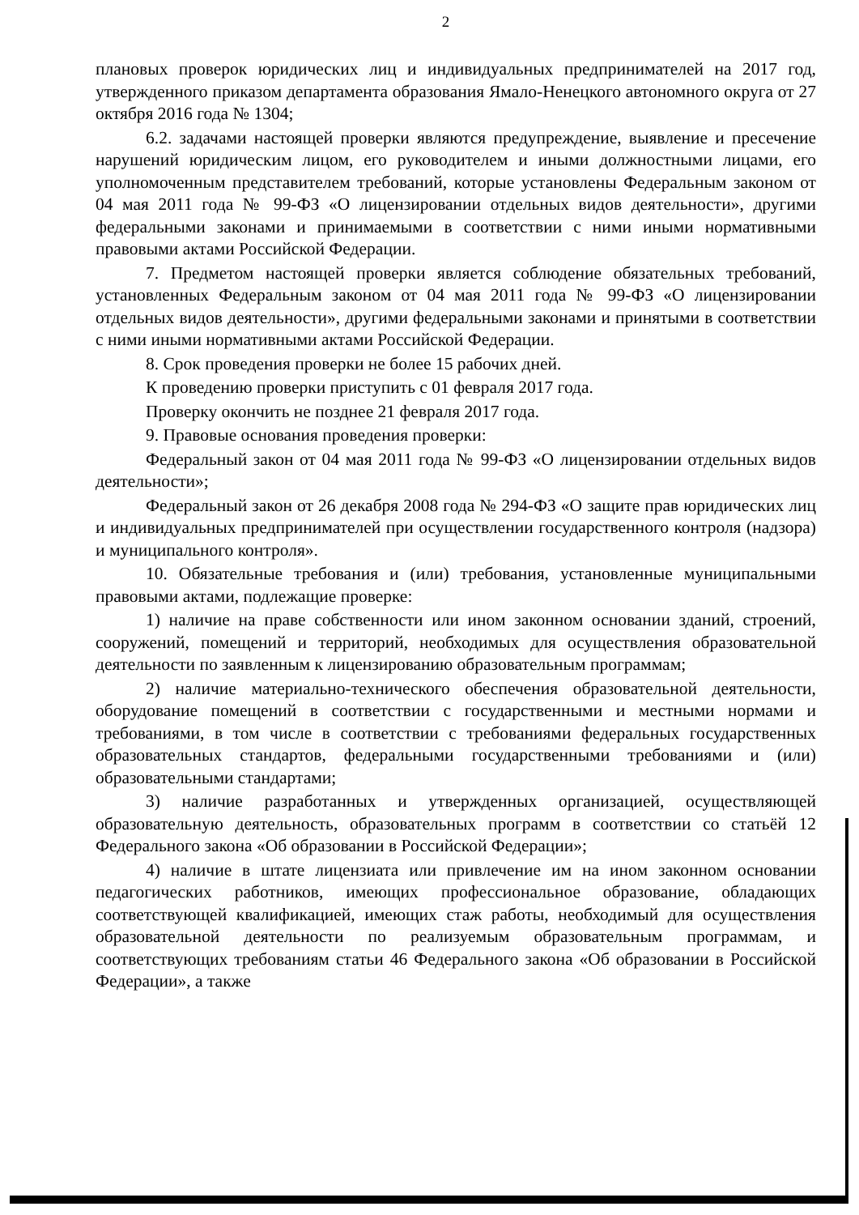2
плановых проверок юридических лиц и индивидуальных предпринимателей на 2017 год, утвержденного приказом департамента образования Ямало-Ненецкого автономного округа от 27 октября 2016 года № 1304;
6.2. задачами настоящей проверки являются предупреждение, выявление и пресечение нарушений юридическим лицом, его руководителем и иными должностными лицами, его уполномоченным представителем требований, которые установлены Федеральным законом от 04 мая 2011 года № 99-ФЗ «О лицензировании отдельных видов деятельности», другими федеральными законами и принимаемыми в соответствии с ними иными нормативными правовыми актами Российской Федерации.
7. Предметом настоящей проверки является соблюдение обязательных требований, установленных Федеральным законом от 04 мая 2011 года № 99-ФЗ «О лицензировании отдельных видов деятельности», другими федеральными законами и принятыми в соответствии с ними иными нормативными актами Российской Федерации.
8. Срок проведения проверки не более 15 рабочих дней.
К проведению проверки приступить с 01 февраля 2017 года.
Проверку окончить не позднее 21 февраля 2017 года.
9. Правовые основания проведения проверки:
Федеральный закон от 04 мая 2011 года № 99-ФЗ «О лицензировании отдельных видов деятельности»;
Федеральный закон от 26 декабря 2008 года № 294-ФЗ «О защите прав юридических лиц и индивидуальных предпринимателей при осуществлении государственного контроля (надзора) и муниципального контроля».
10. Обязательные требования и (или) требования, установленные муниципальными правовыми актами, подлежащие проверке:
1) наличие на праве собственности или ином законном основании зданий, строений, сооружений, помещений и территорий, необходимых для осуществления образовательной деятельности по заявленным к лицензированию образовательным программам;
2) наличие материально-технического обеспечения образовательной деятельности, оборудование помещений в соответствии с государственными и местными нормами и требованиями, в том числе в соответствии с требованиями федеральных государственных образовательных стандартов, федеральными государственными требованиями и (или) образовательными стандартами;
3) наличие разработанных и утвержденных организацией, осуществляющей образовательную деятельность, образовательных программ в соответствии со статьёй 12 Федерального закона «Об образовании в Российской Федерации»;
4) наличие в штате лицензиата или привлечение им на ином законном основании педагогических работников, имеющих профессиональное образование, обладающих соответствующей квалификацией, имеющих стаж работы, необходимый для осуществления образовательной деятельности по реализуемым образовательным программам, и соответствующих требованиям статьи 46 Федерального закона «Об образовании в Российской Федерации», а также